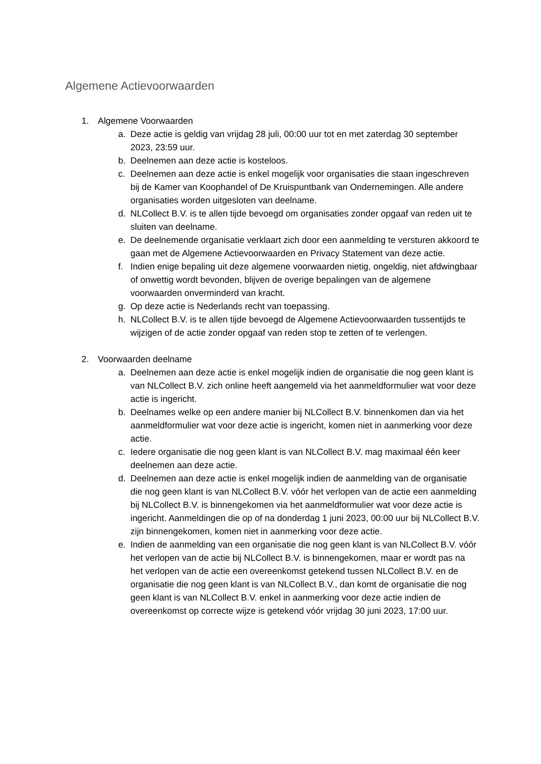Algemene Actievoorwaarden
1. Algemene Voorwaarden
a. Deze actie is geldig van vrijdag 28 juli, 00:00 uur tot en met zaterdag 30 september 2023, 23:59 uur.
b. Deelnemen aan deze actie is kosteloos.
c. Deelnemen aan deze actie is enkel mogelijk voor organisaties die staan ingeschreven bij de Kamer van Koophandel of De Kruispuntbank van Ondernemingen. Alle andere organisaties worden uitgesloten van deelname.
d. NLCollect B.V. is te allen tijde bevoegd om organisaties zonder opgaaf van reden uit te sluiten van deelname.
e. De deelnemende organisatie verklaart zich door een aanmelding te versturen akkoord te gaan met de Algemene Actievoorwaarden en Privacy Statement van deze actie.
f. Indien enige bepaling uit deze algemene voorwaarden nietig, ongeldig, niet afdwingbaar of onwettig wordt bevonden, blijven de overige bepalingen van de algemene voorwaarden onverminderd van kracht.
g. Op deze actie is Nederlands recht van toepassing.
h. NLCollect B.V. is te allen tijde bevoegd de Algemene Actievoorwaarden tussentijds te wijzigen of de actie zonder opgaaf van reden stop te zetten of te verlengen.
2. Voorwaarden deelname
a. Deelnemen aan deze actie is enkel mogelijk indien de organisatie die nog geen klant is van NLCollect B.V. zich online heeft aangemeld via het aanmeldformulier wat voor deze actie is ingericht.
b. Deelnames welke op een andere manier bij NLCollect B.V. binnenkomen dan via het aanmeldformulier wat voor deze actie is ingericht, komen niet in aanmerking voor deze actie.
c. Iedere organisatie die nog geen klant is van NLCollect B.V. mag maximaal één keer deelnemen aan deze actie.
d. Deelnemen aan deze actie is enkel mogelijk indien de aanmelding van de organisatie die nog geen klant is van NLCollect B.V. vóór het verlopen van de actie een aanmelding bij NLCollect B.V. is binnengekomen via het aanmeldformulier wat voor deze actie is ingericht. Aanmeldingen die op of na donderdag 1 juni 2023, 00:00 uur bij NLCollect B.V. zijn binnengekomen, komen niet in aanmerking voor deze actie.
e. Indien de aanmelding van een organisatie die nog geen klant is van NLCollect B.V. vóór het verlopen van de actie bij NLCollect B.V. is binnengekomen, maar er wordt pas na het verlopen van de actie een overeenkomst getekend tussen NLCollect B.V. en de organisatie die nog geen klant is van NLCollect B.V., dan komt de organisatie die nog geen klant is van NLCollect B.V. enkel in aanmerking voor deze actie indien de overeenkomst op correcte wijze is getekend vóór vrijdag 30 juni 2023, 17:00 uur.